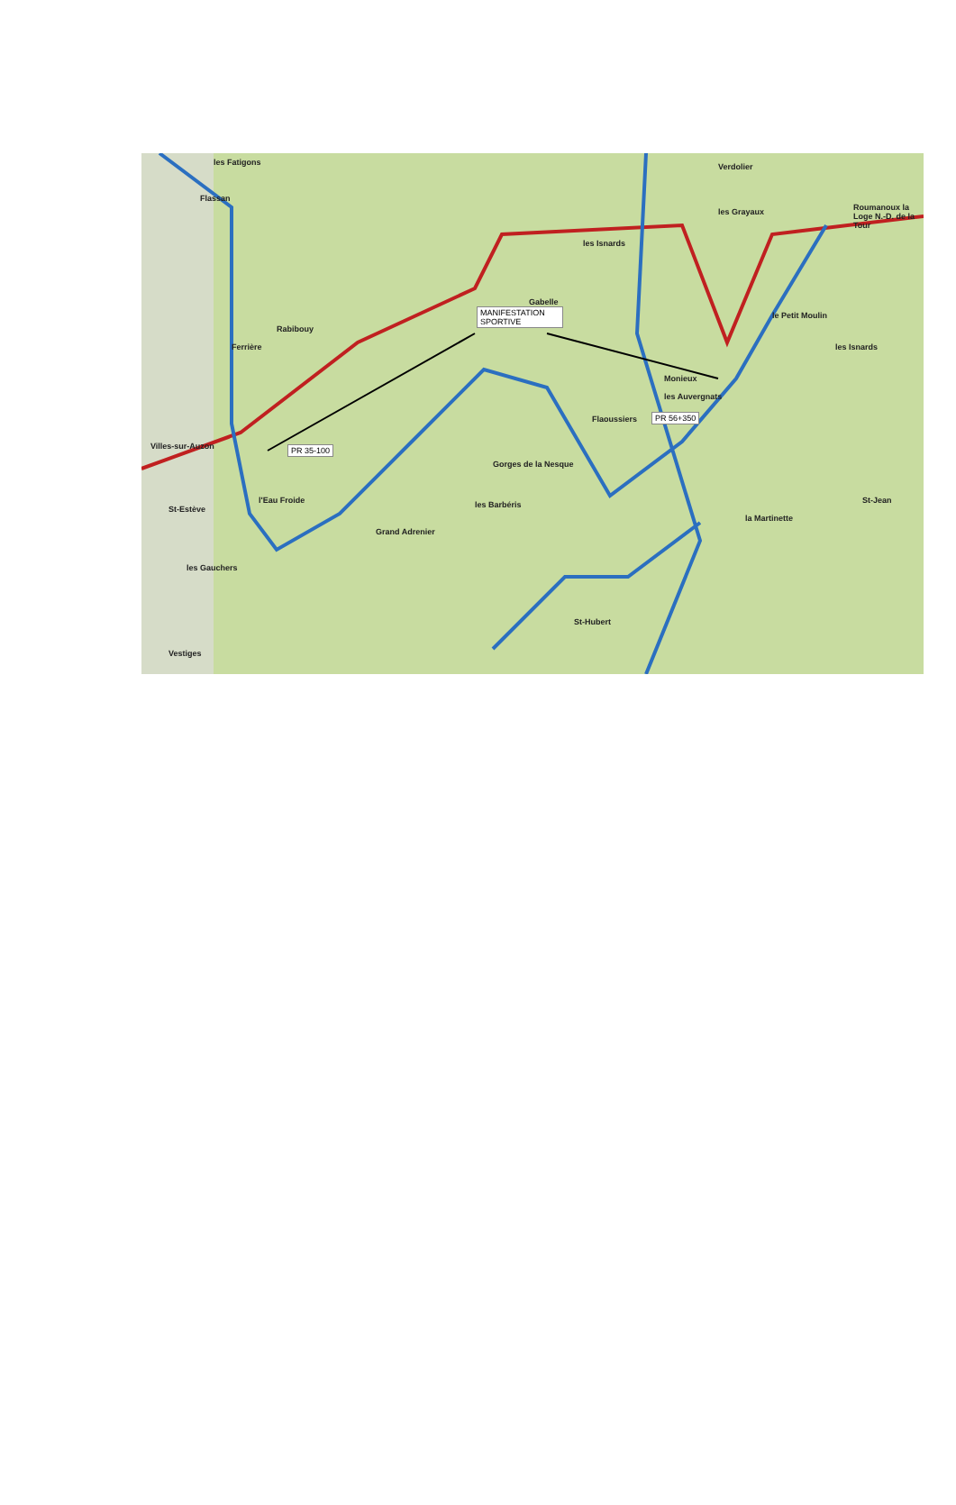les Fatigons
Flassan
les Isnards
Verdolier
les Grayaux Roumanoux la Loge N.-D. de la Tour
Gabelle
Rabibouy
Ferrière
le Petit Moulin
les Isnards
Monieux
les Auvergnats
Flaoussiers
Villes-sur-Auzon
St-Estève
l'Eau Froide les Barbéris
Grand Adrenier
les Gauchers
St-Hubert
St-Jean
la Martinette
Vestiges
Gorges de la Nesque
MANIFESTATION SPORTIVE
PR 56+350
PR 35-100